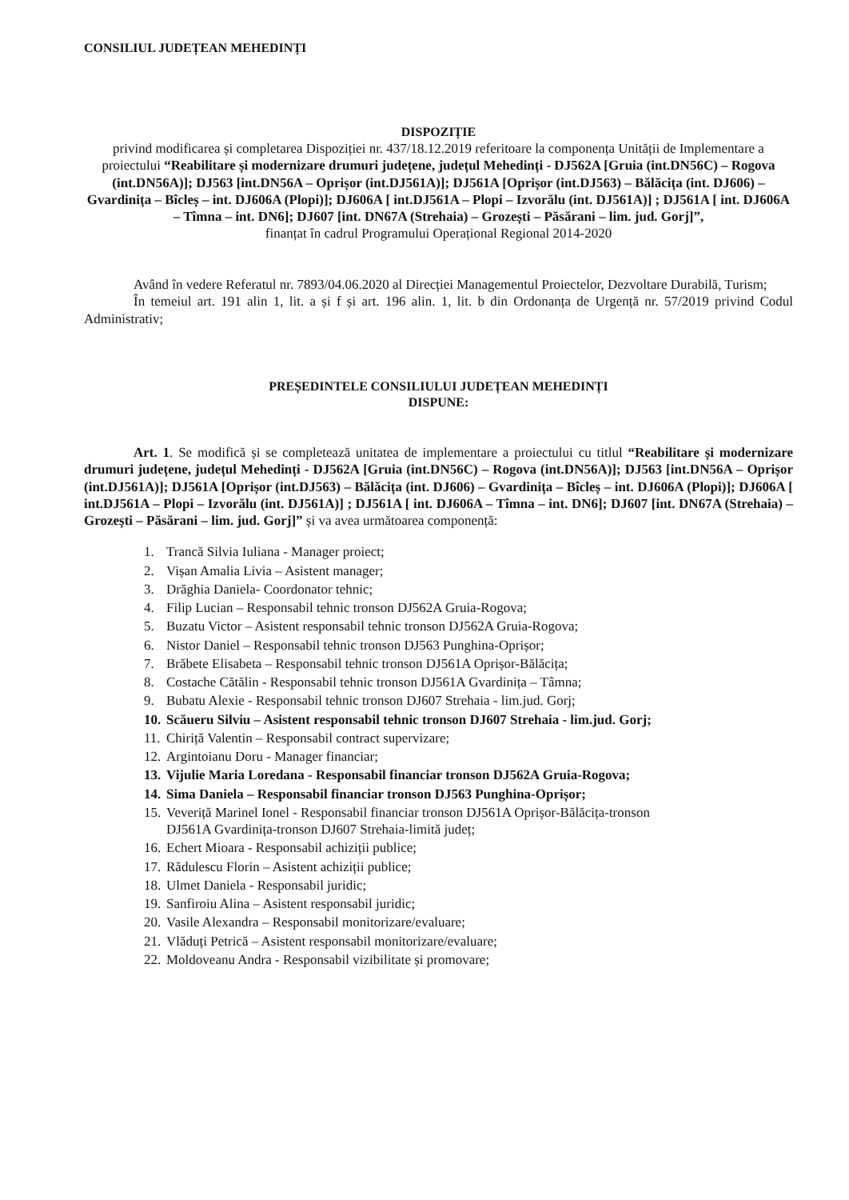CONSILIUL JUDEȚEAN MEHEDINȚI
DISPOZIȚIE
privind modificarea și completarea Dispoziției nr. 437/18.12.2019 referitoare la componența Unității de Implementare a proiectului “Reabilitare și modernizare drumuri județene, județul Mehedinți - DJ562A [Gruia (int.DN56C) – Rogova (int.DN56A)]; DJ563 [int.DN56A – Oprișor (int.DJ561A)]; DJ561A [Oprișor (int.DJ563) – Bălăcița (int. DJ606) – Gvardinița – Bîcleș – int. DJ606A (Plopi)]; DJ606A [ int.DJ561A – Plopi – Izvorălu (int. DJ561A)] ; DJ561A [ int. DJ606A – Tîmna – int. DN6]; DJ607 [int. DN67A (Strehaia) – Grozești – Păsărani – lim. jud. Gorj]”,
finanțat în cadrul Programului Operațional Regional 2014-2020
Având în vedere Referatul nr. 7893/04.06.2020 al Direcției Managementul Proiectelor, Dezvoltare Durabilă, Turism;
În temeiul art. 191 alin 1, lit. a și f și art. 196 alin. 1, lit. b din Ordonanța de Urgență nr. 57/2019 privind Codul Administrativ;
PREȘEDINTELE CONSILIULUI JUDEȚEAN MEHEDINȚI
DISPUNE:
Art. 1. Se modifică și se completează unitatea de implementare a proiectului cu titlul “Reabilitare și modernizare drumuri județene, județul Mehedinți - DJ562A [Gruia (int.DN56C) – Rogova (int.DN56A)]; DJ563 [int.DN56A – Oprișor (int.DJ561A)]; DJ561A [Oprișor (int.DJ563) – Bălăcița (int. DJ606) – Gvardinița – Bîcleș – int. DJ606A (Plopi)]; DJ606A [ int.DJ561A – Plopi – Izvorălu (int. DJ561A)] ; DJ561A [ int. DJ606A – Tîmna – int. DN6]; DJ607 [int. DN67A (Strehaia) – Grozești – Păsărani – lim. jud. Gorj]” și va avea următoarea componență:
1. Trancă Silvia Iuliana - Manager proiect;
2. Vișan Amalia Livia – Asistent manager;
3. Drăghia Daniela- Coordonator tehnic;
4. Filip Lucian – Responsabil tehnic tronson DJ562A Gruia-Rogova;
5. Buzatu Victor – Asistent responsabil tehnic tronson DJ562A Gruia-Rogova;
6. Nistor Daniel – Responsabil tehnic tronson DJ563 Punghina-Oprișor;
7. Brăbete Elisabeta – Responsabil tehnic tronson DJ561A Oprișor-Bălăcița;
8. Costache Cătălin - Responsabil tehnic tronson DJ561A Gvardinița – Tâmna;
9. Bubatu Alexie - Responsabil tehnic tronson DJ607 Strehaia - lim.jud. Gorj;
10. Scăueru Silviu – Asistent responsabil tehnic tronson DJ607 Strehaia - lim.jud. Gorj;
11. Chiriță Valentin – Responsabil contract supervizare;
12. Argintoianu Doru - Manager financiar;
13. Vijulie Maria Loredana - Responsabil financiar tronson DJ562A Gruia-Rogova;
14. Sima Daniela – Responsabil financiar tronson DJ563 Punghina-Oprișor;
15. Veveriță Marinel Ionel - Responsabil financiar tronson DJ561A Oprișor-Bălăcița-tronson
DJ561A Gvardinița-tronson DJ607 Strehaia-limită județ;
16. Echert Mioara - Responsabil achiziții publice;
17. Rădulescu Florin – Asistent achiziții publice;
18. Ulmet Daniela - Responsabil juridic;
19. Sanfiroiu Alina – Asistent responsabil juridic;
20. Vasile Alexandra – Responsabil monitorizare/evaluare;
21. Vlăduți Petrică – Asistent responsabil monitorizare/evaluare;
22. Moldoveanu Andra - Responsabil vizibilitate și promovare;